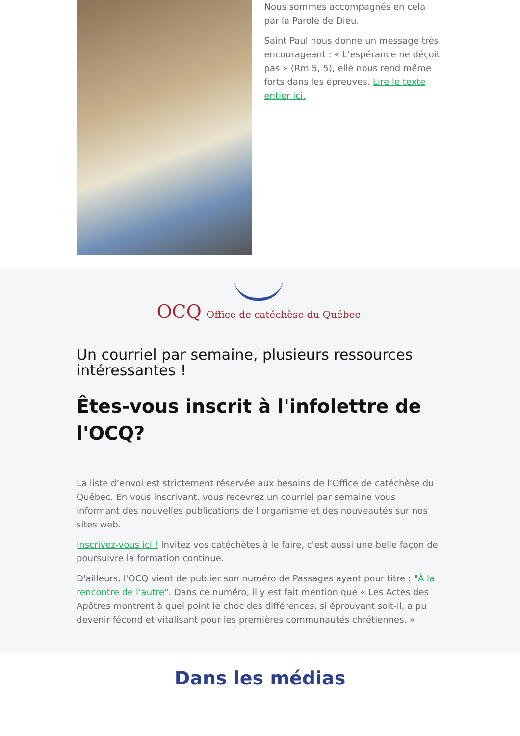Nous sommes accompagnés en cela par la Parole de Dieu.
Saint Paul nous donne un message très encourageant : « L’espérance ne déçoit pas » (Rm 5, 5), elle nous rend même forts dans les épreuves. Lire le texte entier ici.
OCQ Office de catéchèse du Québec
Un courriel par semaine, plusieurs ressources intéressantes !
Êtes-vous inscrit à l'infolettre de l'OCQ?
La liste d’envoi est strictement réservée aux besoins de l’Office de catéchèse du Québec. En vous inscrivant, vous recevrez un courriel par semaine vous informant des nouvelles publications de l’organisme et des nouveautés sur nos sites web.
Inscrivez-vous ici ! Invitez vos catéchètes à le faire, c'est aussi une belle façon de poursuivre la formation continue.
D'ailleurs, l'OCQ vient de publier son numéro de Passages ayant pour titre : "À la rencontre de l’autre". Dans ce numéro, il y est fait mention que « Les Actes des Apôtres montrent à quel point le choc des différences, si éprouvant soit-il, a pu devenir fécond et vitalisant pour les premières communautés chrétiennes. »
Dans les médias